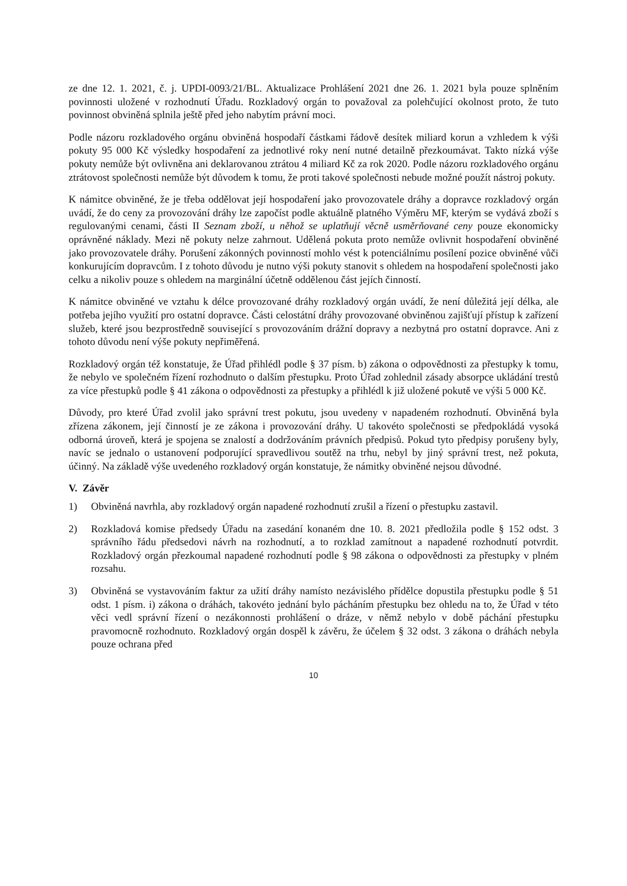ze dne 12. 1. 2021, č. j. UPDI-0093/21/BL. Aktualizace Prohlášení 2021 dne 26. 1. 2021 byla pouze splněním povinnosti uložené v rozhodnutí Úřadu. Rozkladový orgán to považoval za polehčující okolnost proto, že tuto povinnost obviněná splnila ještě před jeho nabytím právní moci.
Podle názoru rozkladového orgánu obviněná hospodaří částkami řádově desítek miliard korun a vzhledem k výši pokuty 95 000 Kč výsledky hospodaření za jednotlivé roky není nutné detailně přezkoumávat. Takto nízká výše pokuty nemůže být ovlivněna ani deklarovanou ztrátou 4 miliard Kč za rok 2020. Podle názoru rozkladového orgánu ztrátovost společnosti nemůže být důvodem k tomu, že proti takové společnosti nebude možné použít nástroj pokuty.
K námitce obviněné, že je třeba oddělovat její hospodaření jako provozovatele dráhy a dopravce rozkladový orgán uvádí, že do ceny za provozování dráhy lze započíst podle aktuálně platného Výměru MF, kterým se vydává zboží s regulovanými cenami, části II Seznam zboží, u něhož se uplatňují věcně usměrňované ceny pouze ekonomicky oprávněné náklady. Mezi ně pokuty nelze zahrnout. Udělená pokuta proto nemůže ovlivnit hospodaření obviněné jako provozovatele dráhy. Porušení zákonných povinností mohlo vést k potenciálnímu posílení pozice obviněné vůči konkurujícím dopravcům. I z tohoto důvodu je nutno výši pokuty stanovit s ohledem na hospodaření společnosti jako celku a nikoliv pouze s ohledem na marginální účetně oddělenou část jejích činností.
K námitce obviněné ve vztahu k délce provozované dráhy rozkladový orgán uvádí, že není důležitá její délka, ale potřeba jejího využití pro ostatní dopravce. Části celostátní dráhy provozované obviněnou zajišťují přístup k zařízení služeb, které jsou bezprostředně související s provozováním drážní dopravy a nezbytná pro ostatní dopravce. Ani z tohoto důvodu není výše pokuty nepřiměřená.
Rozkladový orgán též konstatuje, že Úřad přihlédl podle § 37 písm. b) zákona o odpovědnosti za přestupky k tomu, že nebylo ve společném řízení rozhodnuto o dalším přestupku. Proto Úřad zohlednil zásady absorpce ukládání trestů za více přestupků podle § 41 zákona o odpovědnosti za přestupky a přihlédl k již uložené pokutě ve výši 5 000 Kč.
Důvody, pro které Úřad zvolil jako správní trest pokutu, jsou uvedeny v napadeném rozhodnutí. Obviněná byla zřízena zákonem, její činností je ze zákona i provozování dráhy. U takovéto společnosti se předpokládá vysoká odborná úroveň, která je spojena se znalostí a dodržováním právních předpisů. Pokud tyto předpisy porušeny byly, navíc se jednalo o ustanovení podporující spravedlivou soutěž na trhu, nebyl by jiný správní trest, než pokuta, účinný. Na základě výše uvedeného rozkladový orgán konstatuje, že námitky obviněné nejsou důvodné.
V. Závěr
1) Obviněná navrhla, aby rozkladový orgán napadené rozhodnutí zrušil a řízení o přestupku zastavil.
2) Rozkladová komise předsedy Úřadu na zasedání konaném dne 10. 8. 2021 předložila podle § 152 odst. 3 správního řádu předsedovi návrh na rozhodnutí, a to rozklad zamítnout a napadené rozhodnutí potvrdit. Rozkladový orgán přezkoumal napadené rozhodnutí podle § 98 zákona o odpovědnosti za přestupky v plném rozsahu.
3) Obviněná se vystavováním faktur za užití dráhy namísto nezávislého přídělce dopustila přestupku podle § 51 odst. 1 písm. i) zákona o dráhách, takovéto jednání bylo pácháním přestupku bez ohledu na to, že Úřad v této věci vedl správní řízení o nezákonnosti prohlášení o dráze, v němž nebylo v době páchání přestupku pravomocně rozhodnuto. Rozkladový orgán dospěl k závěru, že účelem § 32 odst. 3 zákona o dráhách nebyla pouze ochrana před
10